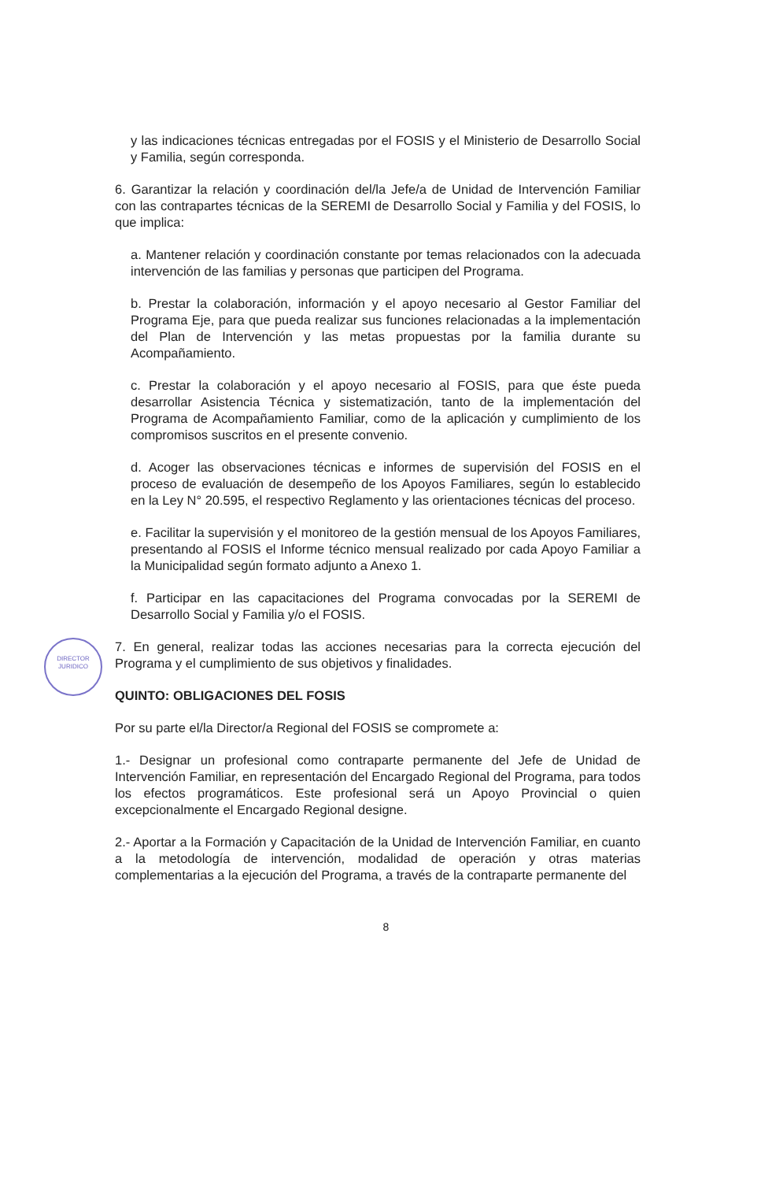DIRECTOR
JURIDICO
y las indicaciones técnicas entregadas por el FOSIS y el Ministerio de Desarrollo Social y Familia, según corresponda.
6. Garantizar la relación y coordinación del/la Jefe/a de Unidad de Intervención Familiar con las contrapartes técnicas de la SEREMI de Desarrollo Social y Familia y del FOSIS, lo que implica:
a. Mantener relación y coordinación constante por temas relacionados con la adecuada intervención de las familias y personas que participen del Programa.
b. Prestar la colaboración, información y el apoyo necesario al Gestor Familiar del Programa Eje, para que pueda realizar sus funciones relacionadas a la implementación del Plan de Intervención y las metas propuestas por la familia durante su Acompañamiento.
c. Prestar la colaboración y el apoyo necesario al FOSIS, para que éste pueda desarrollar Asistencia Técnica y sistematización, tanto de la implementación del Programa de Acompañamiento Familiar, como de la aplicación y cumplimiento de los compromisos suscritos en el presente convenio.
d. Acoger las observaciones técnicas e informes de supervisión del FOSIS en el proceso de evaluación de desempeño de los Apoyos Familiares, según lo establecido en la Ley N° 20.595, el respectivo Reglamento y las orientaciones técnicas del proceso.
e. Facilitar la supervisión y el monitoreo de la gestión mensual de los Apoyos Familiares, presentando al FOSIS el Informe técnico mensual realizado por cada Apoyo Familiar a la Municipalidad según formato adjunto a Anexo 1.
f. Participar en las capacitaciones del Programa convocadas por la SEREMI de Desarrollo Social y Familia y/o el FOSIS.
7. En general, realizar todas las acciones necesarias para la correcta ejecución del Programa y el cumplimiento de sus objetivos y finalidades.
QUINTO: OBLIGACIONES DEL FOSIS
Por su parte el/la Director/a Regional del FOSIS se compromete a:
1.- Designar un profesional como contraparte permanente del Jefe de Unidad de Intervención Familiar, en representación del Encargado Regional del Programa, para todos los efectos programáticos. Este profesional será un Apoyo Provincial o quien excepcionalmente el Encargado Regional designe.
2.- Aportar a la Formación y Capacitación de la Unidad de Intervención Familiar, en cuanto a la metodología de intervención, modalidad de operación y otras materias complementarias a la ejecución del Programa, a través de la contraparte permanente del
8